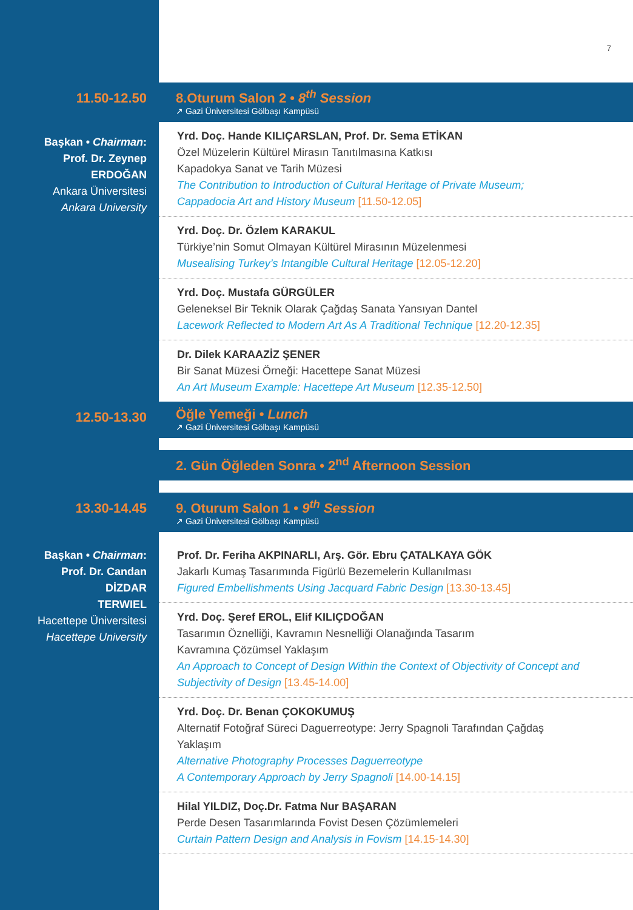7
11.50-12.50
8.Oturum Salon 2 • 8<sup>th</sup> Session
↗ Gazi Üniversitesi Gölbaşı Kampüsü
Başkan • Chairman:
Prof. Dr. Zeynep
ERDOĞAN
Ankara Üniversitesi
Ankara University
Yrd. Doç. Hande KILIÇARSLAN, Prof. Dr. Sema ETİKAN
Özel Müzelerin Kültürel Mirasın Tanıtılmasına Katkısı
Kapadokya Sanat ve Tarih Müzesi
The Contribution to Introduction of Cultural Heritage of Private Museum;
Cappadocia Art and History Museum [11.50-12.05]
Yrd. Doç. Dr. Özlem KARAKUL
Türkiye’nin Somut Olmayan Kültürel Mirasının Müzelenmesi
Musealising Turkey’s Intangible Cultural Heritage [12.05-12.20]
Yrd. Doç. Mustafa GÜRGÜLER
Geleneksel Bir Teknik Olarak Çağdaş Sanata Yansıyan Dantel
Lacework Reflected to Modern Art As A Traditional Technique [12.20-12.35]
Dr. Dilek KARAAZİZ ŞENER
Bir Sanat Müzesi Örneği: Hacettepe Sanat Müzesi
An Art Museum Example: Hacettepe Art Museum [12.35-12.50]
12.50-13.30
Öğle Yemeği • Lunch
↗ Gazi Üniversitesi Gölbaşı Kampüsü
2. Gün Öğleden Sonra • 2<sup>nd</sup> Afternoon Session
13.30-14.45
9. Oturum Salon 1 • 9<sup>th</sup> Session
↗ Gazi Üniversitesi Gölbaşı Kampüsü
Başkan • Chairman:
Prof. Dr. Candan
DİZDAR
TERWIEL
Hacettepe Üniversitesi
Hacettepe University
Prof. Dr. Feriha AKPINARLI, Arş. Gör. Ebru ÇATALKAYA GÖK
Jakarlı Kumaş Tasarımında Figürlü Bezemelerin Kullanılması
Figured Embellishments Using Jacquard Fabric Design [13.30-13.45]
Yrd. Doç. Şeref EROL, Elif KILIÇDOĞAN
Tasarımın Öznelliği, Kavramın Nesnelliği Olanağında Tasarım
Kavramına Çözümsel Yaklaşım
An Approach to Concept of Design Within the Context of Objectivity of Concept and
Subjectivity of Design [13.45-14.00]
Yrd. Doç. Dr. Benan ÇOKOKUMUŞ
Alternatif Fotoğraf Süreci Daguerreotype: Jerry Spagnoli Tarafından Çağdaş
Yaklaşım
Alternative Photography Processes Daguerreotype
A Contemporary Approach by Jerry Spagnoli [14.00-14.15]
Hilal YILDIZ, Doç.Dr. Fatma Nur BAŞARAN
Perde Desen Tasarımlarında Fovist Desen Çözümlemeleri
Curtain Pattern Design and Analysis in Fovism [14.15-14.30]